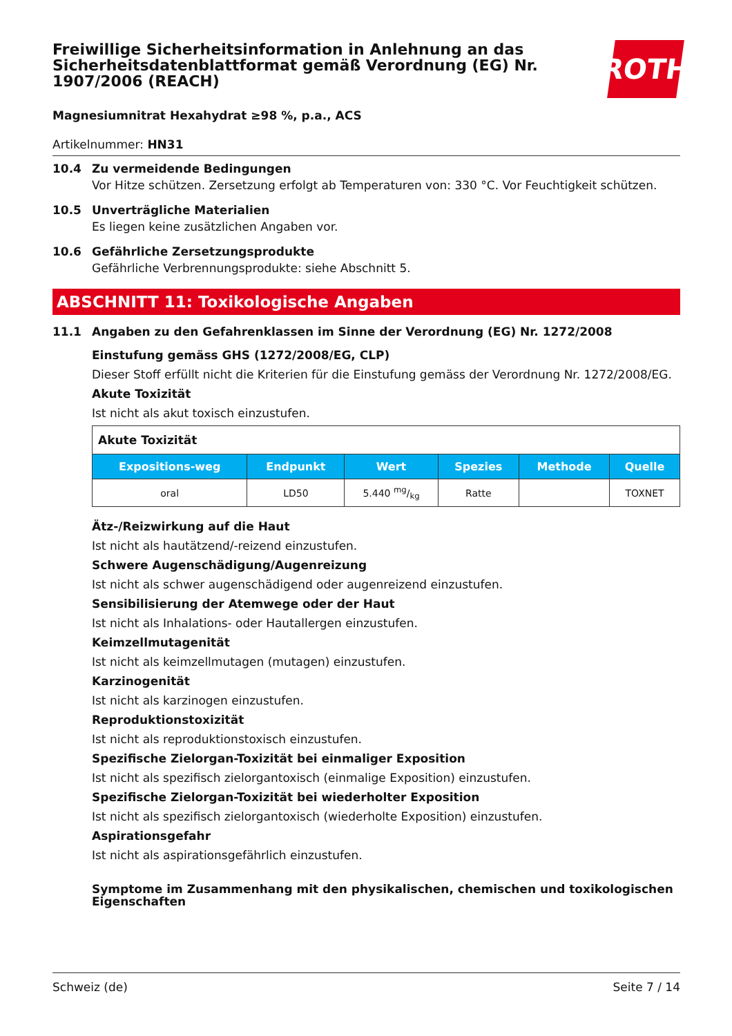ROTH
Freiwillige Sicherheitsinformation in Anlehnung an das Sicherheitsdatenblattformat gemäß Verordnung (EG) Nr. 1907/2006 (REACH)
Magnesiumnitrat Hexahydrat ≥98 %, p.a., ACS
Artikelnummer: HN31
10.4 Zu vermeidende Bedingungen
Vor Hitze schützen. Zersetzung erfolgt ab Temperaturen von: 330 °C. Vor Feuchtigkeit schützen.
10.5 Unverträgliche Materialien
Es liegen keine zusätzlichen Angaben vor.
10.6 Gefährliche Zersetzungsprodukte
Gefährliche Verbrennungsprodukte: siehe Abschnitt 5.
ABSCHNITT 11: Toxikologische Angaben
11.1 Angaben zu den Gefahrenklassen im Sinne der Verordnung (EG) Nr. 1272/2008
Einstufung gemäss GHS (1272/2008/EG, CLP)
Dieser Stoff erfüllt nicht die Kriterien für die Einstufung gemäss der Verordnung Nr. 1272/2008/EG.
Akute Toxizität
Ist nicht als akut toxisch einzustufen.
| Akute Toxizität | | | | | |
| Expositions-weg | Endpunkt | Wert | Spezies | Methode | Quelle |
| oral | LD50 | 5.440 mg/kg | Ratte | | TOXNET |
Ätz-/Reizwirkung auf die Haut
Ist nicht als hautätzend/-reizend einzustufen.
Schwere Augenschädigung/Augenreizung
Ist nicht als schwer augenschädigend oder augenreizend einzustufen.
Sensibilisierung der Atemwege oder der Haut
Ist nicht als Inhalations- oder Hautallergen einzustufen.
Keimzellmutagenität
Ist nicht als keimzellmutagen (mutagen) einzustufen.
Karzinogenität
Ist nicht als karzinogen einzustufen.
Reproduktionstoxizität
Ist nicht als reproduktionstoxisch einzustufen.
Spezifische Zielorgan-Toxizität bei einmaliger Exposition
Ist nicht als spezifisch zielorgantoxisch (einmalige Exposition) einzustufen.
Spezifische Zielorgan-Toxizität bei wiederholter Exposition
Ist nicht als spezifisch zielorgantoxisch (wiederholte Exposition) einzustufen.
Aspirationsgefahr
Ist nicht als aspirationsgefährlich einzustufen.
Symptome im Zusammenhang mit den physikalischen, chemischen und toxikologischen Eigenschaften
Schweiz (de) Seite 7 / 14